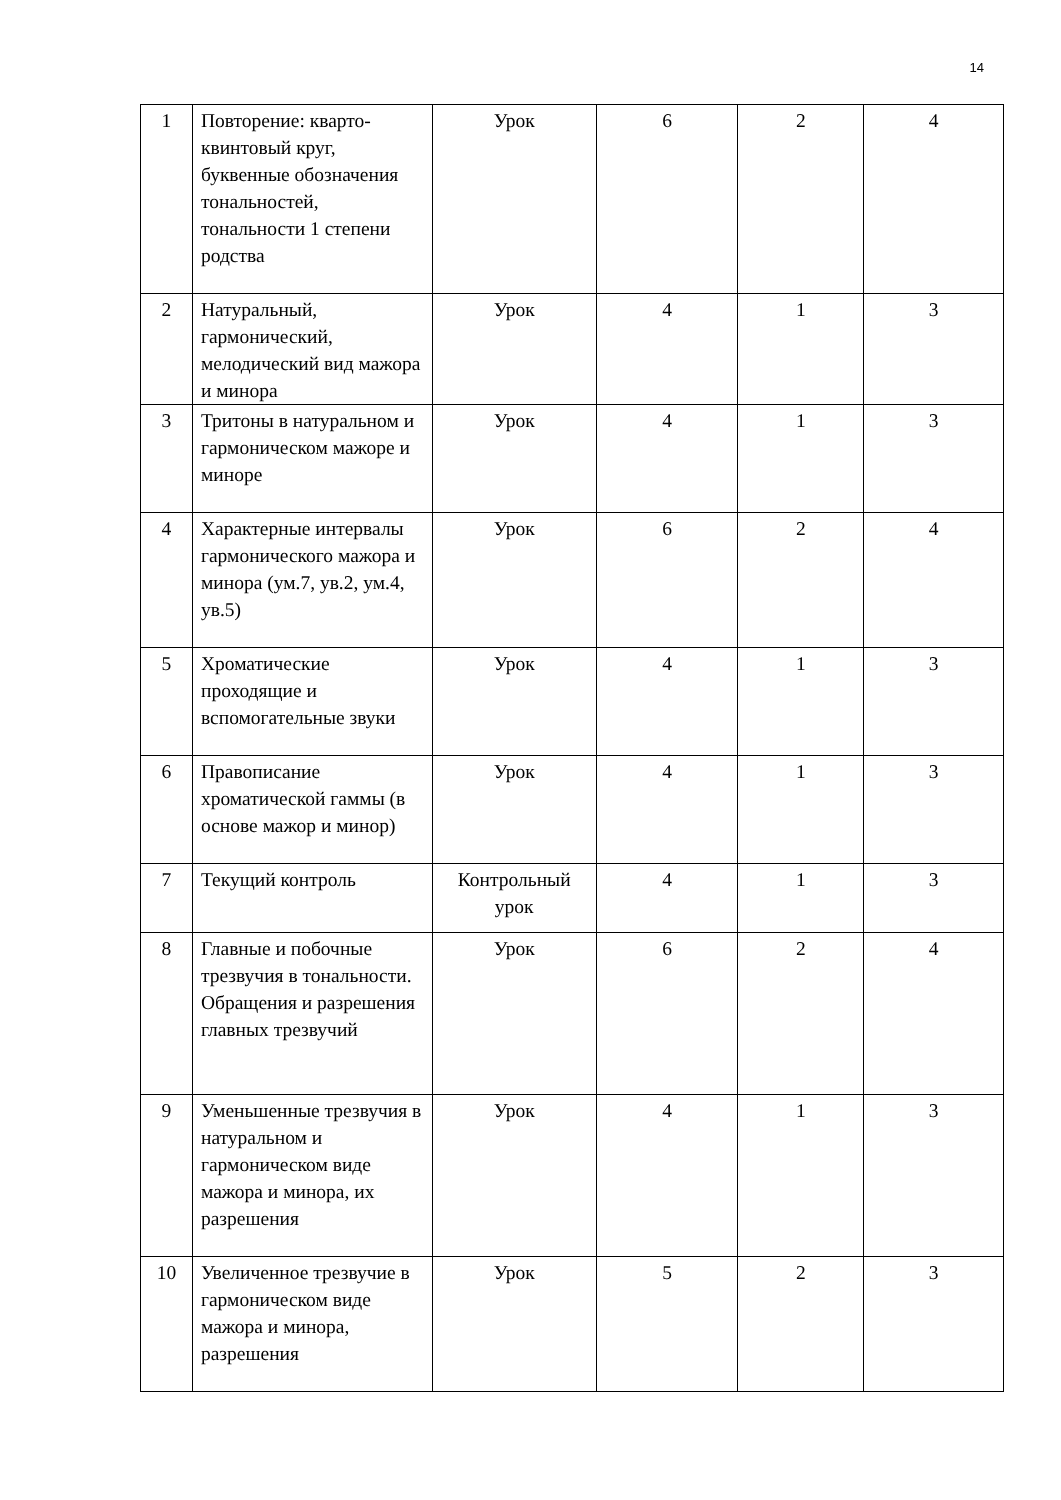14
| 1 | Повторение: кварто-квинтовый круг, буквенные обозначения тональностей, тональности 1 степени родства | Урок | 6 | 2 | 4 |
| 2 | Натуральный, гармонический, мелодический вид мажора и минора | Урок | 4 | 1 | 3 |
| 3 | Тритоны в натуральном и гармоническом мажоре и миноре | Урок | 4 | 1 | 3 |
| 4 | Характерные интервалы гармонического мажора и минора (ум.7, ув.2, ум.4, ув.5) | Урок | 6 | 2 | 4 |
| 5 | Хроматические проходящие и вспомогательные звуки | Урок | 4 | 1 | 3 |
| 6 | Правописание хроматической гаммы (в основе мажор и минор) | Урок | 4 | 1 | 3 |
| 7 | Текущий контроль | Контрольный урок | 4 | 1 | 3 |
| 8 | Главные и побочные трезвучия в тональности. Обращения и разрешения главных трезвучий | Урок | 6 | 2 | 4 |
| 9 | Уменьшенные трезвучия в натуральном и гармоническом виде мажора и минора, их разрешения | Урок | 4 | 1 | 3 |
| 10 | Увеличенное трезвучие в гармоническом виде мажора и минора, разрешения | Урок | 5 | 2 | 3 |